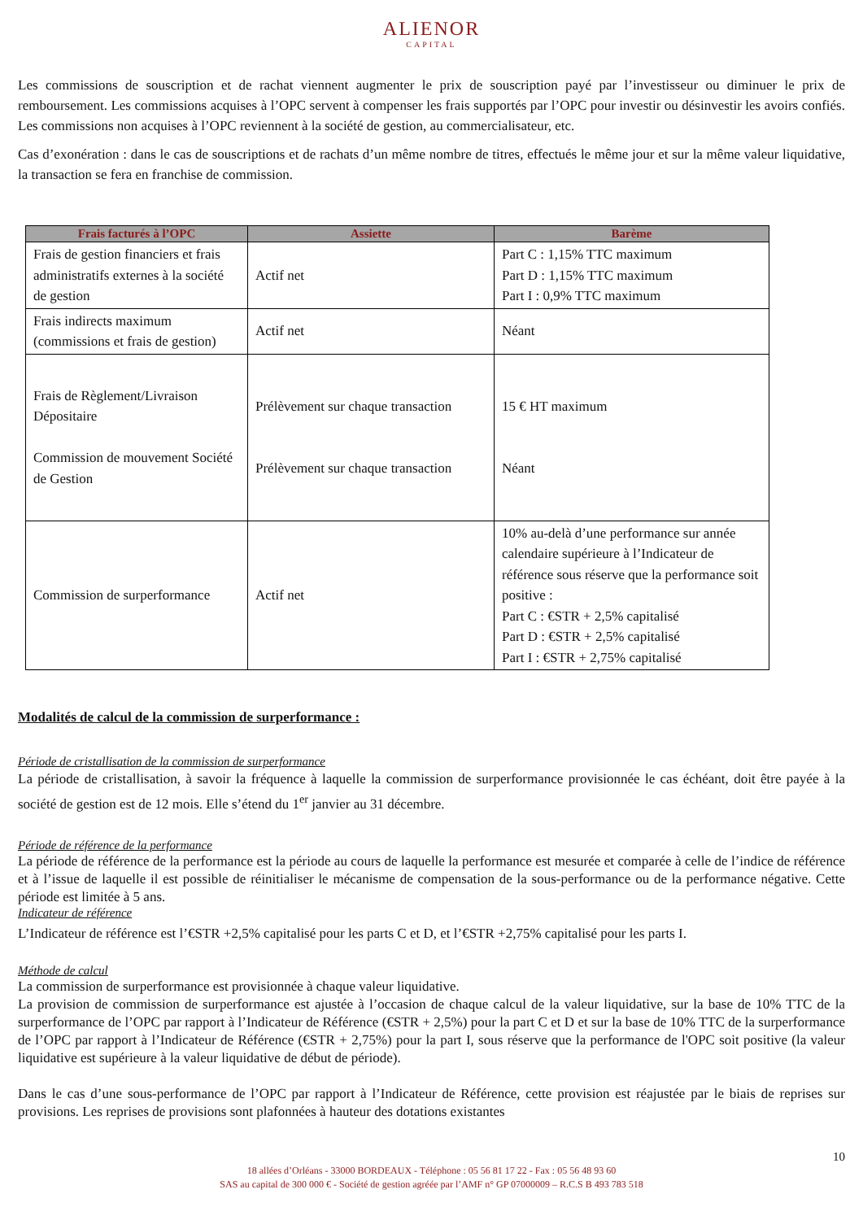ALIENOR
CAPITAL
Les commissions de souscription et de rachat viennent augmenter le prix de souscription payé par l’investisseur ou diminuer le prix de remboursement. Les commissions acquises à l’OPC servent à compenser les frais supportés par l’OPC pour investir ou désinvestir les avoirs confiés. Les commissions non acquises à l’OPC reviennent à la société de gestion, au commercialisateur, etc.
Cas d’exonération : dans le cas de souscriptions et de rachats d’un même nombre de titres, effectués le même jour et sur la même valeur liquidative, la transaction se fera en franchise de commission.
| Frais facturés à l’OPC | Assiette | Barème |
| --- | --- | --- |
| Frais de gestion financiers et frais administratifs externes à la société de gestion | Actif net | Part C : 1,15% TTC maximum Part D : 1,15% TTC maximum Part I : 0,9% TTC maximum |
| Frais indirects maximum (commissions et frais de gestion) | Actif net | Néant |
| Frais de Règlement/Livraison Dépositaire Commission de mouvement Société de Gestion | Prélèvement sur chaque transaction Prélèvement sur chaque transaction | 15 € HT maximum Néant |
| Commission de surperformance | Actif net | 10% au-delà d’une performance sur année calendaire supérieure à l’Indicateur de référence sous réserve que la performance soit positive : Part C : €STR + 2,5% capitalisé Part D : €STR + 2,5% capitalisé Part I : €STR + 2,75% capitalisé |
Modalités de calcul de la commission de surperformance :
Période de cristallisation de la commission de surperformance
La période de cristallisation, à savoir la fréquence à laquelle la commission de surperformance provisionnée le cas échéant, doit être payée à la société de gestion est de 12 mois. Elle s’étend du 1<sup>er</sup> janvier au 31 décembre.
Période de référence de la performance
La période de référence de la performance est la période au cours de laquelle la performance est mesurée et comparée à celle de l’indice de référence et à l’issue de laquelle il est possible de réinitialiser le mécanisme de compensation de la sous-performance ou de la performance négative. Cette période est limitée à 5 ans.
Indicateur de référence
L’Indicateur de référence est l’€STR +2,5% capitalisé pour les parts C et D, et l’€STR +2,75% capitalisé pour les parts I.
Méthode de calcul
La commission de surperformance est provisionnée à chaque valeur liquidative.
La provision de commission de surperformance est ajustée à l’occasion de chaque calcul de la valeur liquidative, sur la base de 10% TTC de la surperformance de l’OPC par rapport à l’Indicateur de Référence (€STR + 2,5%) pour la part C et D et sur la base de 10% TTC de la surperformance de l’OPC par rapport à l’Indicateur de Référence (€STR + 2,75%) pour la part I, sous réserve que la performance de l'OPC soit positive (la valeur liquidative est supérieure à la valeur liquidative de début de période).
Dans le cas d’une sous-performance de l’OPC par rapport à l’Indicateur de Référence, cette provision est réajustée par le biais de reprises sur provisions. Les reprises de provisions sont plafonnées à hauteur des dotations existantes
10
18 allées d’Orléans - 33000 BORDEAUX - Téléphone : 05 56 81 17 22 - Fax : 05 56 48 93 60
SAS au capital de 300 000 € - Société de gestion agréée par l’AMF n° GP 07000009 – R.C.S B 493 783 518